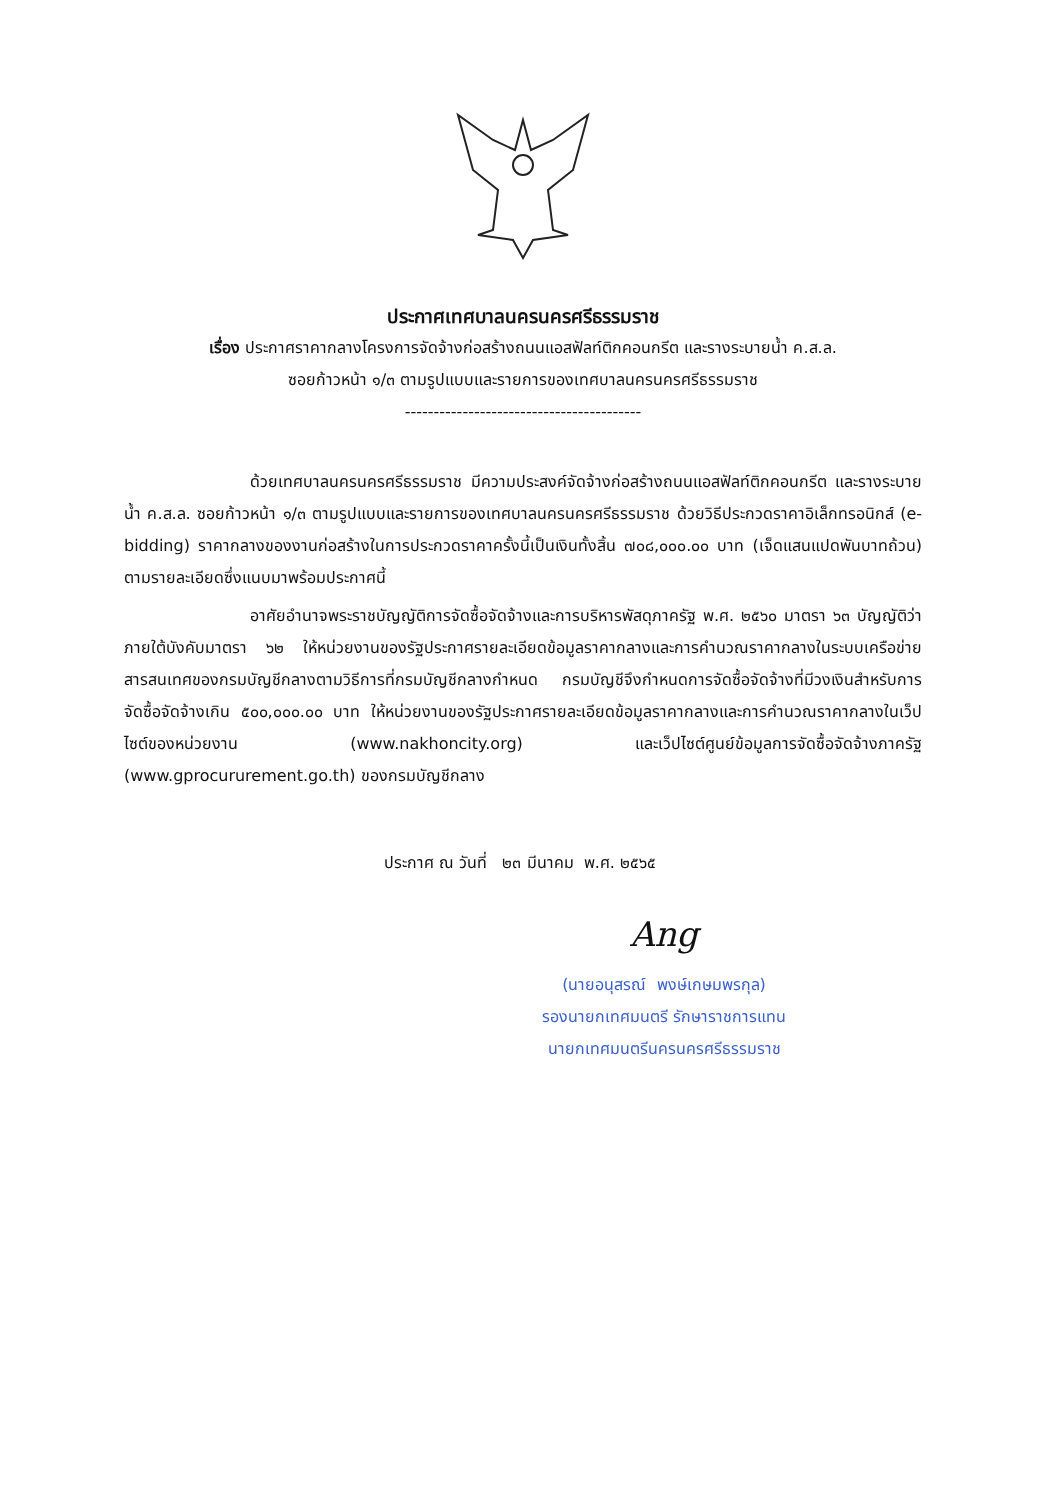ประกาศเทศบาลนครนครศรีธรรมราช
เรื่อง ประกาศราคากลางโครงการจัดจ้างก่อสร้างถนนแอสฟัลท์ติกคอนกรีต และรางระบายน้ำ ค.ส.ล.
ซอยก้าวหน้า ๑/๓ ตามรูปแบบและรายการของเทศบาลนครนครศรีธรรมราช
-----------------------------------------
ด้วยเทศบาลนครนครศรีธรรมราช มีความประสงค์จัดจ้างก่อสร้างถนนแอสฟัลท์ติกคอนกรีต และรางระบายน้ำ ค.ส.ล. ซอยก้าวหน้า ๑/๓ ตามรูปแบบและรายการของเทศบาลนครนครศรีธรรมราช ด้วยวิธีประกวดราคาอิเล็กทรอนิกส์ (e-bidding) ราคากลางของงานก่อสร้างในการประกวดราคาครั้งนี้เป็นเงินทั้งสิ้น ๗๐๘,๐๐๐.๐๐ บาท (เจ็ดแสนแปดพันบาทถ้วน) ตามรายละเอียดซึ่งแนบมาพร้อมประกาศนี้
อาศัยอำนาจพระราชบัญญัติการจัดซื้อจัดจ้างและการบริหารพัสดุภาครัฐ พ.ศ. ๒๕๖๐ มาตรา ๖๓ บัญญัติว่า ภายใต้บังคับมาตรา ๖๒ ให้หน่วยงานของรัฐประกาศรายละเอียดข้อมูลราคากลางและการคำนวณราคากลางในระบบเครือข่ายสารสนเทศของกรมบัญชีกลางตามวิธีการที่กรมบัญชีกลางกำหนด กรมบัญชีจึงกำหนดการจัดซื้อจัดจ้างที่มีวงเงินสำหรับการจัดซื้อจัดจ้างเกิน ๕๐๐,๐๐๐.๐๐ บาท ให้หน่วยงานของรัฐประกาศรายละเอียดข้อมูลราคากลางและการคำนวณราคากลางในเว็ปไซต์ของหน่วยงาน (www.nakhoncity.org) และเว็ปไซต์ศูนย์ข้อมูลการจัดซื้อจัดจ้างภาครัฐ (www.gprocururement.go.th) ของกรมบัญชีกลาง
ประกาศ ณ วันที่ ๒๓ มีนาคม พ.ศ. ๒๕๖๕
Ang
(นายอนุสรณ์ พงษ์เกษมพรกุล)
รองนายกเทศมนตรี รักษาราชการแทน
นายกเทศมนตรีนครนครศรีธรรมราช